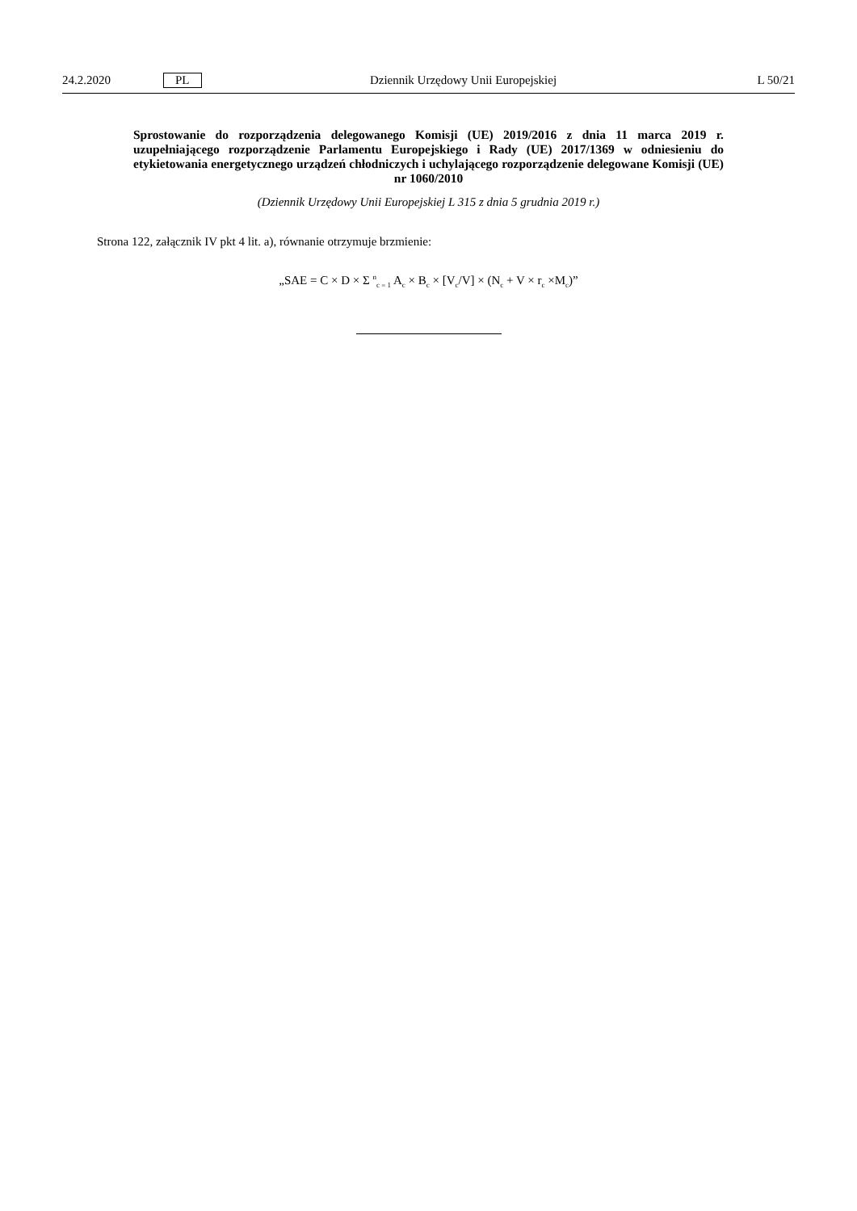24.2.2020 PL Dziennik Urzędowy Unii Europejskiej L 50/21
Sprostowanie do rozporządzenia delegowanego Komisji (UE) 2019/2016 z dnia 11 marca 2019 r. uzupełniającego rozporządzenie Parlamentu Europejskiego i Rady (UE) 2017/1369 w odniesieniu do etykietowania energetycznego urządzeń chłodniczych i uchylającego rozporządzenie delegowane Komisji (UE) nr 1060/2010
(Dziennik Urzędowy Unii Europejskiej L 315 z dnia 5 grudnia 2019 r.)
Strona 122, załącznik IV pkt 4 lit. a), równanie otrzymuje brzmienie:
„SAE = C × D × Σ <sup>n</sup><sub>c = 1</sub> A<sub>c</sub> × B<sub>c</sub> × [V<sub>c</sub>/V] × (N<sub>c</sub> + V × r<sub>c</sub> ×M<sub>c</sub>)”